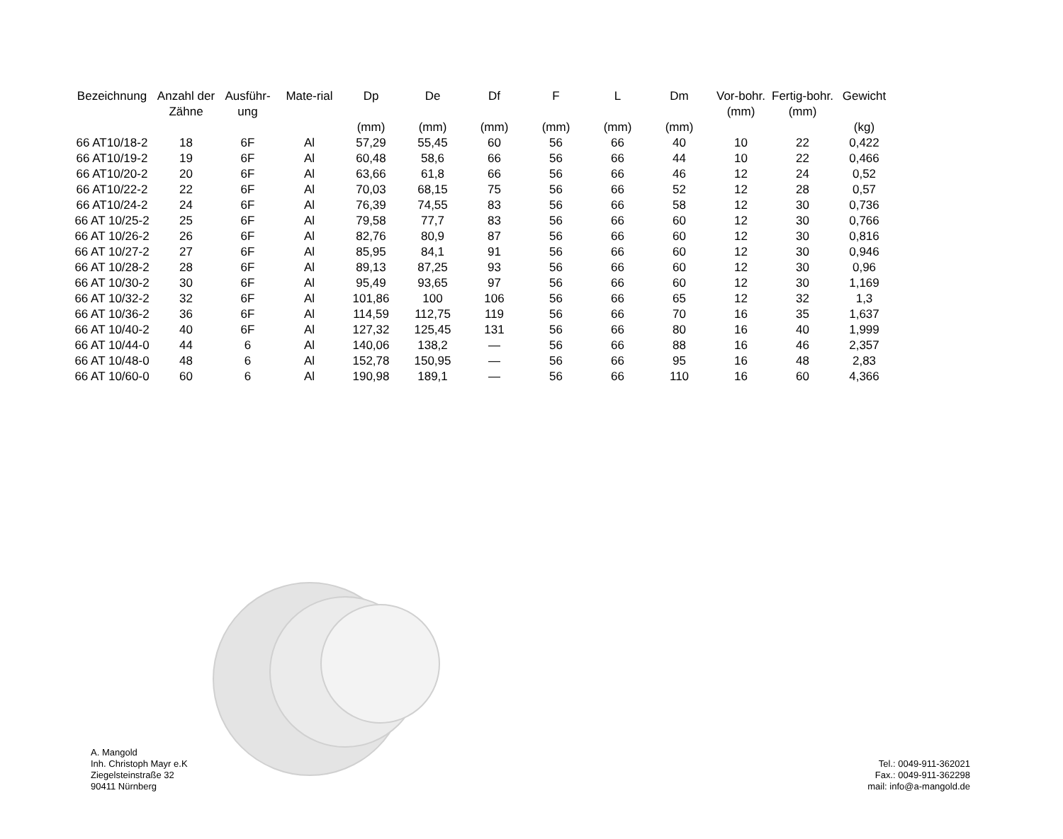| Bezeichnung | Anzahl der Zähne | Ausführ-ung | Mate-rial | Dp (mm) | De (mm) | Df (mm) | F (mm) | L (mm) | Dm (mm) | Vor-bohr. (mm) | Fertig-bohr. (mm) | Gewicht (kg) |
| --- | --- | --- | --- | --- | --- | --- | --- | --- | --- | --- | --- | --- |
| 66 AT10/18-2 | 18 | 6F | Al | 57,29 | 55,45 | 60 | 56 | 66 | 40 | 10 | 22 | 0,422 |
| 66 AT10/19-2 | 19 | 6F | Al | 60,48 | 58,6 | 66 | 56 | 66 | 44 | 10 | 22 | 0,466 |
| 66 AT10/20-2 | 20 | 6F | Al | 63,66 | 61,8 | 66 | 56 | 66 | 46 | 12 | 24 | 0,52 |
| 66 AT10/22-2 | 22 | 6F | Al | 70,03 | 68,15 | 75 | 56 | 66 | 52 | 12 | 28 | 0,57 |
| 66 AT10/24-2 | 24 | 6F | Al | 76,39 | 74,55 | 83 | 56 | 66 | 58 | 12 | 30 | 0,736 |
| 66 AT 10/25-2 | 25 | 6F | Al | 79,58 | 77,7 | 83 | 56 | 66 | 60 | 12 | 30 | 0,766 |
| 66 AT 10/26-2 | 26 | 6F | Al | 82,76 | 80,9 | 87 | 56 | 66 | 60 | 12 | 30 | 0,816 |
| 66 AT 10/27-2 | 27 | 6F | Al | 85,95 | 84,1 | 91 | 56 | 66 | 60 | 12 | 30 | 0,946 |
| 66 AT 10/28-2 | 28 | 6F | Al | 89,13 | 87,25 | 93 | 56 | 66 | 60 | 12 | 30 | 0,96 |
| 66 AT 10/30-2 | 30 | 6F | Al | 95,49 | 93,65 | 97 | 56 | 66 | 60 | 12 | 30 | 1,169 |
| 66 AT 10/32-2 | 32 | 6F | Al | 101,86 | 100 | 106 | 56 | 66 | 65 | 12 | 32 | 1,3 |
| 66 AT 10/36-2 | 36 | 6F | Al | 114,59 | 112,75 | 119 | 56 | 66 | 70 | 16 | 35 | 1,637 |
| 66 AT 10/40-2 | 40 | 6F | Al | 127,32 | 125,45 | 131 | 56 | 66 | 80 | 16 | 40 | 1,999 |
| 66 AT 10/44-0 | 44 | 6 | Al | 140,06 | 138,2 | — | 56 | 66 | 88 | 16 | 46 | 2,357 |
| 66 AT 10/48-0 | 48 | 6 | Al | 152,78 | 150,95 | — | 56 | 66 | 95 | 16 | 48 | 2,83 |
| 66 AT 10/60-0 | 60 | 6 | Al | 190,98 | 189,1 | — | 56 | 66 | 110 | 16 | 60 | 4,366 |
A. Mangold
Inh. Christoph Mayr e.K
Ziegelsteinstraße 32
90411 Nürnberg
Tel.: 0049-911-362021
Fax.: 0049-911-362298
mail: info@a-mangold.de